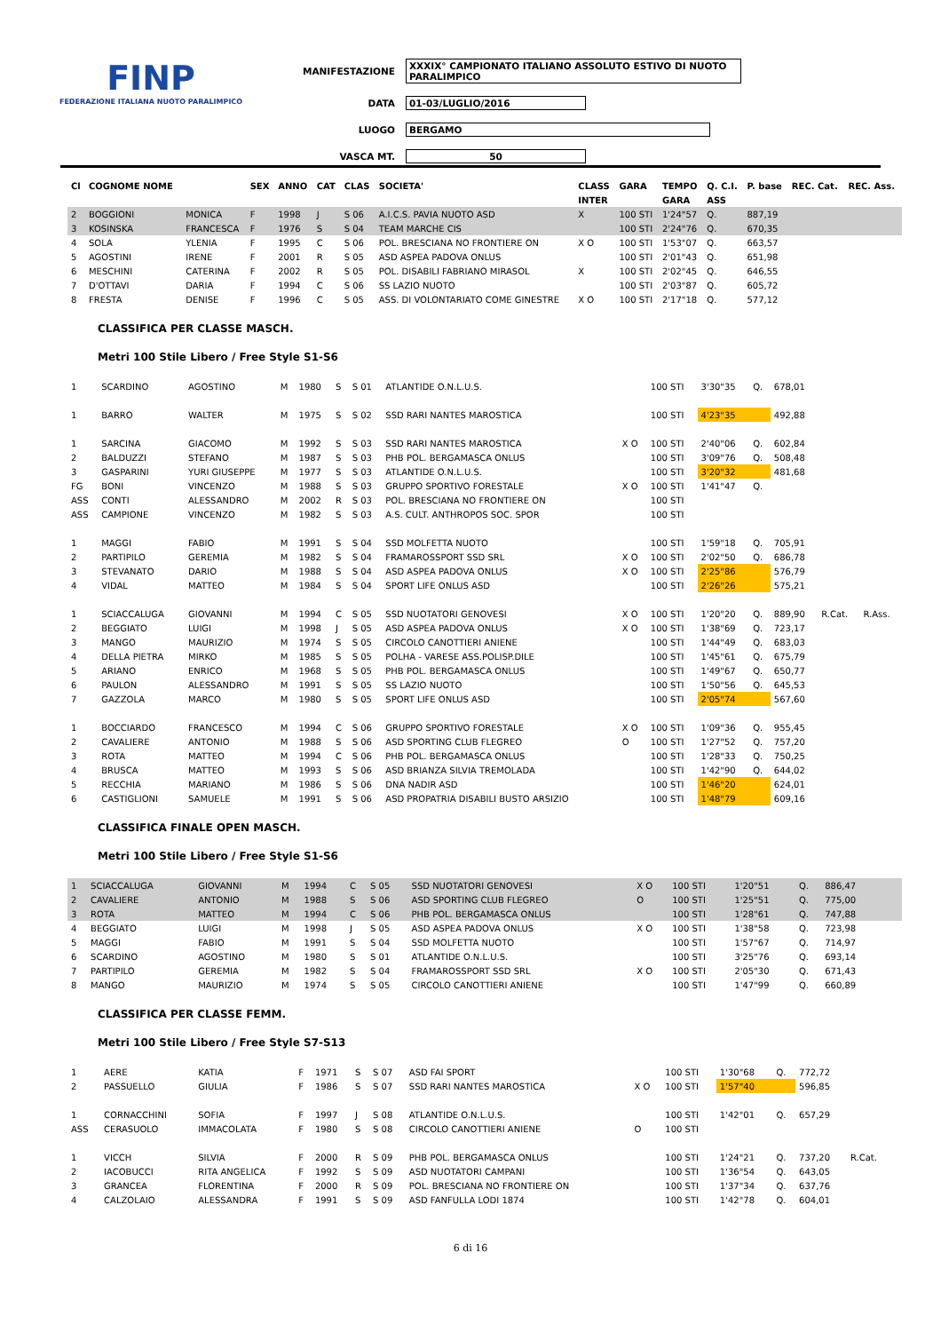FINP
FEDERAZIONE ITALIANA NUOTO PARALIMPICO
MANIFESTAZIONE XXXIX° CAMPIONATO ITALIANO ASSOLUTO ESTIVO DI NUOTO PARALIMPICO
DATA 01-03/LUGLIO/2016
LUOGO BERGAMO
VASCA MT. 50
| Cl | COGNOME NOME | | SEX | ANNO | CAT | CLAS | SOCIETA' | CLASS | GARA | TEMPO | Q. C.I. | P. base | REC. Cat. | REC. Ass. |
| --- | --- | --- | --- | --- | --- | --- | --- | --- | --- | --- | --- | --- | --- | --- |
| | | | | | | | | INTER | | GARA | ASS | | | |
| 2 | BOGGIONI | MONICA | F | 1998 | J | S 06 | A.I.C.S. PAVIA NUOTO ASD | X | 100 STI | 1'24"57 | Q. | 887,19 | | |
| 3 | KOSINSKA | FRANCESCA | F | 1976 | S | S 04 | TEAM MARCHE CIS | | 100 STI | 2'24"76 | Q. | 670,35 | | |
| 4 | SOLA | YLENIA | F | 1995 | C | S 06 | POL. BRESCIANA NO FRONTIERE ON | X O | 100 STI | 1'53"07 | Q. | 663,57 | | |
| 5 | AGOSTINI | IRENE | F | 2001 | R | S 05 | ASD ASPEA PADOVA ONLUS | | 100 STI | 2'01"43 | Q. | 651,98 | | |
| 6 | MESCHINI | CATERINA | F | 2002 | R | S 05 | POL. DISABILI FABRIANO MIRASOL | X | 100 STI | 2'02"45 | Q. | 646,55 | | |
| 7 | D'OTTAVI | DARIA | F | 1994 | C | S 06 | SS LAZIO NUOTO | | 100 STI | 2'03"87 | Q. | 605,72 | | |
| 8 | FRESTA | DENISE | F | 1996 | C | S 05 | ASS. DI VOLONTARIATO COME GINESTRE | X O | 100 STI | 2'17"18 | Q. | 577,12 | | |
CLASSIFICA PER CLASSE MASCH.
Metri 100 Stile Libero / Free Style S1-S6
| 1 | SCARDINO | AGOSTINO | M | 1980 | S | S 01 | ATLANTIDE O.N.L.U.S. | | 100 STI | 3'30"35 | Q. | 678,01 | | |
| 1 | BARRO | WALTER | M | 1975 | S | S 02 | SSD RARI NANTES MAROSTICA | | 100 STI | 4'23"35 | | 492,88 | | |
| 1 | SARCINA | GIACOMO | M | 1992 | S | S 03 | SSD RARI NANTES MAROSTICA | X O | 100 STI | 2'40"06 | Q. | 602,84 | | |
| 2 | BALDUZZI | STEFANO | M | 1987 | S | S 03 | PHB POL. BERGAMASCA ONLUS | | 100 STI | 3'09"76 | Q. | 508,48 | | |
| 3 | GASPARINI | YURI GIUSEPPE | M | 1977 | S | S 03 | ATLANTIDE O.N.L.U.S. | | 100 STI | 3'20"32 | | 481,68 | | |
| FG | BONI | VINCENZO | M | 1988 | S | S 03 | GRUPPO SPORTIVO FORESTALE | X O | 100 STI | 1'41"47 | Q. | | | |
| ASS | CONTI | ALESSANDRO | M | 2002 | R | S 03 | POL. BRESCIANA NO FRONTIERE ON | | 100 STI | | | | | |
| ASS | CAMPIONE | VINCENZO | M | 1982 | S | S 03 | A.S. CULT. ANTHROPOS SOC. SPOR | | 100 STI | | | | | |
| 1 | MAGGI | FABIO | M | 1991 | S | S 04 | SSD MOLFETTA NUOTO | | 100 STI | 1'59"18 | Q. | 705,91 | | |
| 2 | PARTIPILO | GEREMIA | M | 1982 | S | S 04 | FRAMAROSSPORT SSD SRL | X O | 100 STI | 2'02"50 | Q. | 686,78 | | |
| 3 | STEVANATO | DARIO | M | 1988 | S | S 04 | ASD ASPEA PADOVA ONLUS | X O | 100 STI | 2'25"86 | | 576,79 | | |
| 4 | VIDAL | MATTEO | M | 1984 | S | S 04 | SPORT LIFE ONLUS ASD | | 100 STI | 2'26"26 | | 575,21 | | |
| 1 | SCIACCALUGA | GIOVANNI | M | 1994 | C | S 05 | SSD NUOTATORI GENOVESI | X O | 100 STI | 1'20"20 | Q. | 889,90 | R.Cat. | R.Ass. |
| 2 | BEGGIATO | LUIGI | M | 1998 | J | S 05 | ASD ASPEA PADOVA ONLUS | X O | 100 STI | 1'38"69 | Q. | 723,17 | | |
| 3 | MANGO | MAURIZIO | M | 1974 | S | S 05 | CIRCOLO CANOTTIERI ANIENE | | 100 STI | 1'44"49 | Q. | 683,03 | | |
| 4 | DELLA PIETRA | MIRKO | M | 1985 | S | S 05 | POLHA - VARESE ASS.POLISP.DILE | | 100 STI | 1'45"61 | Q. | 675,79 | | |
| 5 | ARIANO | ENRICO | M | 1968 | S | S 05 | PHB POL. BERGAMASCA ONLUS | | 100 STI | 1'49"67 | Q. | 650,77 | | |
| 6 | PAULON | ALESSANDRO | M | 1991 | S | S 05 | SS LAZIO NUOTO | | 100 STI | 1'50"56 | Q. | 645,53 | | |
| 7 | GAZZOLA | MARCO | M | 1980 | S | S 05 | SPORT LIFE ONLUS ASD | | 100 STI | 2'05"74 | | 567,60 | | |
| 1 | BOCCIARDO | FRANCESCO | M | 1994 | C | S 06 | GRUPPO SPORTIVO FORESTALE | X O | 100 STI | 1'09"36 | Q. | 955,45 | | |
| 2 | CAVALIERE | ANTONIO | M | 1988 | S | S 06 | ASD SPORTING CLUB FLEGREO | O | 100 STI | 1'27"52 | Q. | 757,20 | | |
| 3 | ROTA | MATTEO | M | 1994 | C | S 06 | PHB POL. BERGAMASCA ONLUS | | 100 STI | 1'28"33 | Q. | 750,25 | | |
| 4 | BRUSCA | MATTEO | M | 1993 | S | S 06 | ASD BRIANZA SILVIA TREMOLADA | | 100 STI | 1'42"90 | Q. | 644,02 | | |
| 5 | RECCHIA | MARIANO | M | 1986 | S | S 06 | DNA NADIR ASD | | 100 STI | 1'46"20 | | 624,01 | | |
| 6 | CASTIGLIONI | SAMUELE | M | 1991 | S | S 06 | ASD PROPATRIA DISABILI BUSTO ARSIZIO | | 100 STI | 1'48"79 | | 609,16 | | |
CLASSIFICA FINALE OPEN MASCH.
Metri 100 Stile Libero / Free Style S1-S6
| 1 | SCIACCALUGA | GIOVANNI | M | 1994 | C | S 05 | SSD NUOTATORI GENOVESI | X O | 100 STI | 1'20"51 | Q. | 886,47 | | |
| 2 | CAVALIERE | ANTONIO | M | 1988 | S | S 06 | ASD SPORTING CLUB FLEGREO | O | 100 STI | 1'25"51 | Q. | 775,00 | | |
| 3 | ROTA | MATTEO | M | 1994 | C | S 06 | PHB POL. BERGAMASCA ONLUS | | 100 STI | 1'28"61 | Q. | 747,88 | | |
| 4 | BEGGIATO | LUIGI | M | 1998 | J | S 05 | ASD ASPEA PADOVA ONLUS | X O | 100 STI | 1'38"58 | Q. | 723,98 | | |
| 5 | MAGGI | FABIO | M | 1991 | S | S 04 | SSD MOLFETTA NUOTO | | 100 STI | 1'57"67 | Q. | 714,97 | | |
| 6 | SCARDINO | AGOSTINO | M | 1980 | S | S 01 | ATLANTIDE O.N.L.U.S. | | 100 STI | 3'25"76 | Q. | 693,14 | | |
| 7 | PARTIPILO | GEREMIA | M | 1982 | S | S 04 | FRAMAROSSPORT SSD SRL | X O | 100 STI | 2'05"30 | Q. | 671,43 | | |
| 8 | MANGO | MAURIZIO | M | 1974 | S | S 05 | CIRCOLO CANOTTIERI ANIENE | | 100 STI | 1'47"99 | Q. | 660,89 | | |
CLASSIFICA PER CLASSE FEMM.
Metri 100 Stile Libero / Free Style S7-S13
| 1 | AERE | KATIA | F | 1971 | S | S 07 | ASD FAI SPORT | | 100 STI | 1'30"68 | Q. | 772,72 | | |
| 2 | PASSUELLO | GIULIA | F | 1986 | S | S 07 | SSD RARI NANTES MAROSTICA | X O | 100 STI | 1'57"40 | | 596,85 | | |
| 1 | CORNACCHINI | SOFIA | F | 1997 | J | S 08 | ATLANTIDE O.N.L.U.S. | | 100 STI | 1'42"01 | Q. | 657,29 | | |
| ASS | CERASUOLO | IMMACOLATA | F | 1980 | S | S 08 | CIRCOLO CANOTTIERI ANIENE | O | 100 STI | | | | | |
| 1 | VICCH | SILVIA | F | 2000 | R | S 09 | PHB POL. BERGAMASCA ONLUS | | 100 STI | 1'24"21 | Q. | 737,20 | R.Cat. | |
| 2 | IACOBUCCI | RITA ANGELICA | F | 1992 | S | S 09 | ASD NUOTATORI CAMPANI | | 100 STI | 1'36"54 | Q. | 643,05 | | |
| 3 | GRANCEA | FLORENTINA | F | 2000 | R | S 09 | POL. BRESCIANA NO FRONTIERE ON | | 100 STI | 1'37"34 | Q. | 637,76 | | |
| 4 | CALZOLAIO | ALESSANDRA | F | 1991 | S | S 09 | ASD FANFULLA LODI 1874 | | 100 STI | 1'42"78 | Q. | 604,01 | | |
6 di 16